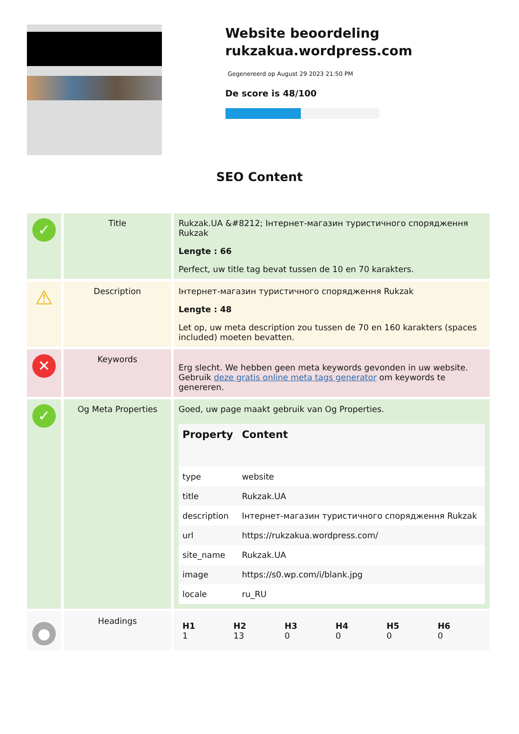Website beoordeling rukzakua.wordpress.com
Gegenereerd op August 29 2023 21:50 PM
De score is 48/100
SEO Content
| ✓ | Title | Rukzak.UA &#8212; Інтернет-магазин туристичного спорядження Rukzak Lengte : 66 Perfect, uw title tag bevat tussen de 10 en 70 karakters. |
| ⚠ | Description | Інтернет-магазин туристичного спорядження Rukzak Lengte : 48 Let op, uw meta description zou tussen de 70 en 160 karakters (spaces included) moeten bevatten. |
| ✕ | Keywords | Erg slecht. We hebben geen meta keywords gevonden in uw website. Gebruik deze gratis online meta tags generator om keywords te genereren. |
| ✓ | Og Meta Properties | Goed, uw page maakt gebruik van Og Properties. / Property / Content / / --- / --- / / type / website / / title / Rukzak.UA / / description / Інтернет-магазин туристичного спорядження Rukzak / / url / https://rukzakua.wordpress.com/ / / site_name / Rukzak.UA / / image / https://s0.wp.com/i/blank.jpg / / locale / ru_RU / |
| ● | Headings | / H1 1 / H2 13 / H3 0 / H4 0 / H5 0 / H6 0 / |